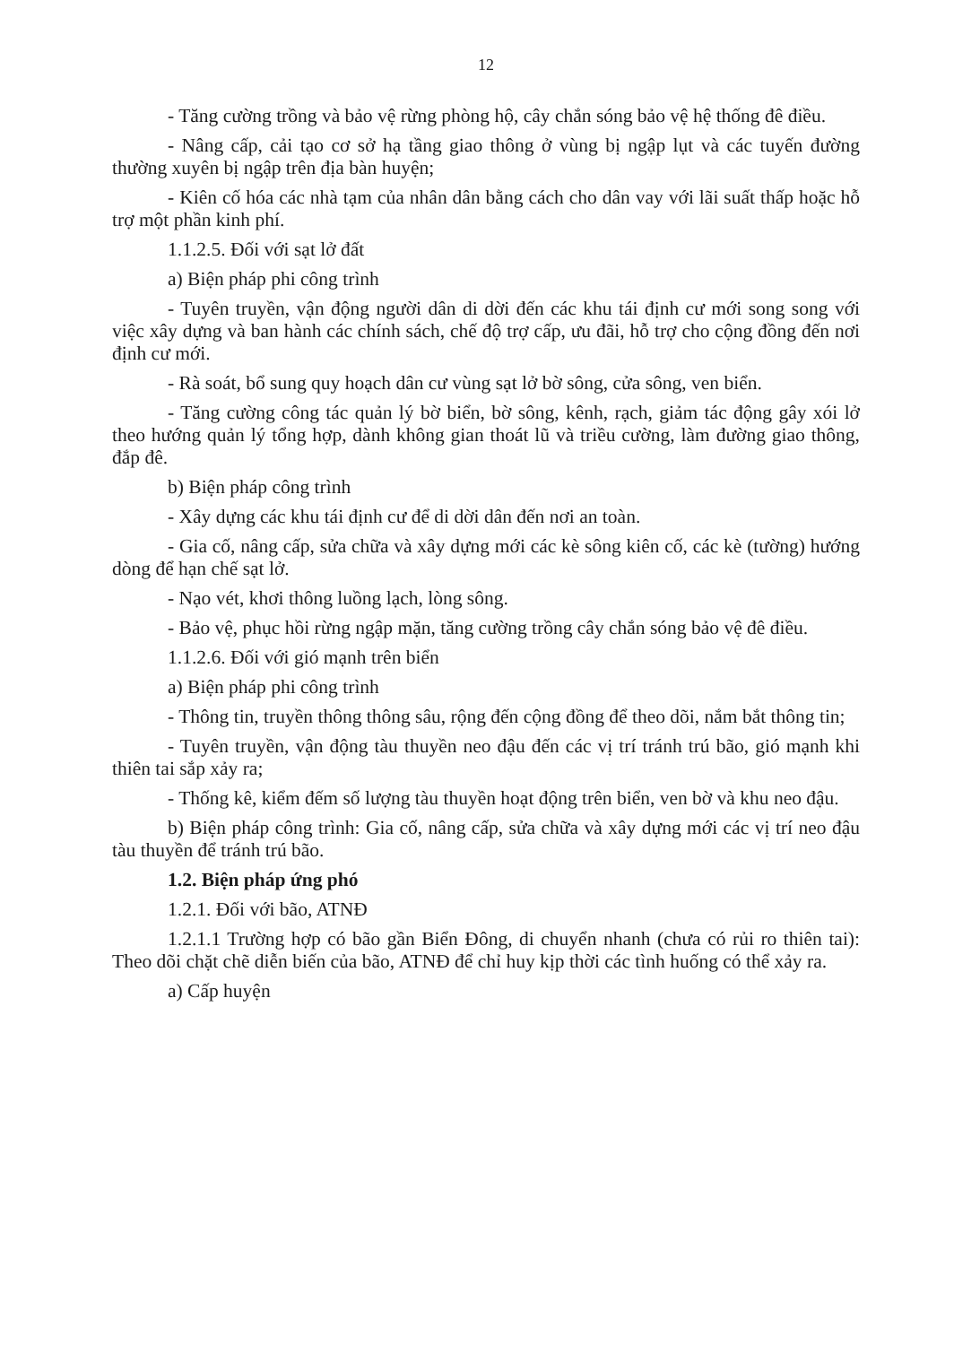12
- Tăng cường trồng và bảo vệ rừng phòng hộ, cây chắn sóng bảo vệ hệ thống đê điều.
- Nâng cấp, cải tạo cơ sở hạ tầng giao thông ở vùng bị ngập lụt và các tuyến đường thường xuyên bị ngập trên địa bàn huyện;
- Kiên cố hóa các nhà tạm của nhân dân bằng cách cho dân vay với lãi suất thấp hoặc hỗ trợ một phần kinh phí.
1.1.2.5. Đối với sạt lở đất
a) Biện pháp phi công trình
- Tuyên truyền, vận động người dân di dời đến các khu tái định cư mới song song với việc xây dựng và ban hành các chính sách, chế độ trợ cấp, ưu đãi, hỗ trợ cho cộng đồng đến nơi định cư mới.
- Rà soát, bổ sung quy hoạch dân cư vùng sạt lở bờ sông, cửa sông, ven biển.
- Tăng cường công tác quản lý bờ biển, bờ sông, kênh, rạch, giảm tác động gây xói lở theo hướng quản lý tổng hợp, dành không gian thoát lũ và triều cường, làm đường giao thông, đắp đê.
b) Biện pháp công trình
- Xây dựng các khu tái định cư để di dời dân đến nơi an toàn.
- Gia cố, nâng cấp, sửa chữa và xây dựng mới các kè sông kiên cố, các kè (tường) hướng dòng để hạn chế sạt lở.
- Nạo vét, khơi thông luồng lạch, lòng sông.
- Bảo vệ, phục hồi rừng ngập mặn, tăng cường trồng cây chắn sóng bảo vệ đê điều.
1.1.2.6. Đối với gió mạnh trên biển
a) Biện pháp phi công trình
- Thông tin, truyền thông thông sâu, rộng đến cộng đồng để theo dõi, nắm bắt thông tin;
- Tuyên truyền, vận động tàu thuyền neo đậu đến các vị trí tránh trú bão, gió mạnh khi thiên tai sắp xảy ra;
- Thống kê, kiểm đếm số lượng tàu thuyền hoạt động trên biển, ven bờ và khu neo đậu.
b) Biện pháp công trình: Gia cố, nâng cấp, sửa chữa và xây dựng mới các vị trí neo đậu tàu thuyền để tránh trú bão.
1.2. Biện pháp ứng phó
1.2.1. Đối với bão, ATNĐ
1.2.1.1 Trường hợp có bão gần Biển Đông, di chuyển nhanh (chưa có rủi ro thiên tai): Theo dõi chặt chẽ diễn biến của bão, ATNĐ để chỉ huy kịp thời các tình huống có thể xảy ra.
a) Cấp huyện